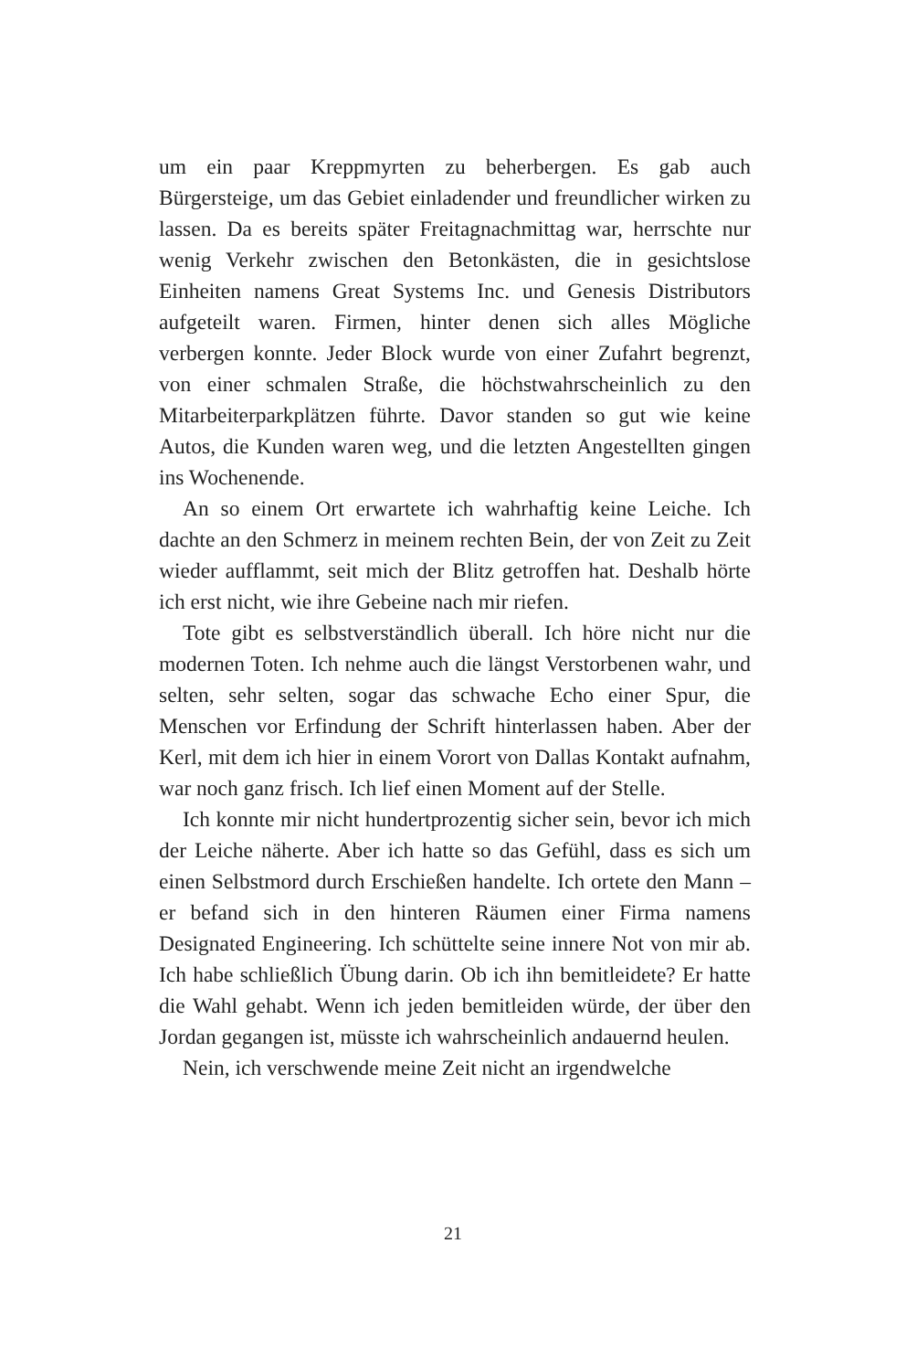um ein paar Kreppmyrten zu beherbergen. Es gab auch Bürgersteige, um das Gebiet einladender und freundlicher wirken zu lassen. Da es bereits später Freitagnachmittag war, herrschte nur wenig Verkehr zwischen den Betonkästen, die in gesichtslose Einheiten namens Great Systems Inc. und Genesis Distributors aufgeteilt waren. Firmen, hinter denen sich alles Mögliche verbergen konnte. Jeder Block wurde von einer Zufahrt begrenzt, von einer schmalen Straße, die höchstwahrscheinlich zu den Mitarbeiterparkplätzen führte. Davor standen so gut wie keine Autos, die Kunden waren weg, und die letzten Angestellten gingen ins Wochenende.
An so einem Ort erwartete ich wahrhaftig keine Leiche. Ich dachte an den Schmerz in meinem rechten Bein, der von Zeit zu Zeit wieder aufflammt, seit mich der Blitz getroffen hat. Deshalb hörte ich erst nicht, wie ihre Gebeine nach mir riefen.
Tote gibt es selbstverständlich überall. Ich höre nicht nur die modernen Toten. Ich nehme auch die längst Verstorbenen wahr, und selten, sehr selten, sogar das schwache Echo einer Spur, die Menschen vor Erfindung der Schrift hinterlassen haben. Aber der Kerl, mit dem ich hier in einem Vorort von Dallas Kontakt aufnahm, war noch ganz frisch. Ich lief einen Moment auf der Stelle.
Ich konnte mir nicht hundertprozentig sicher sein, bevor ich mich der Leiche näherte. Aber ich hatte so das Gefühl, dass es sich um einen Selbstmord durch Erschießen handelte. Ich ortete den Mann – er befand sich in den hinteren Räumen einer Firma namens Designated Engineering. Ich schüttelte seine innere Not von mir ab. Ich habe schließlich Übung darin. Ob ich ihn bemitleidete? Er hatte die Wahl gehabt. Wenn ich jeden bemitleiden würde, der über den Jordan gegangen ist, müsste ich wahrscheinlich andauernd heulen.
Nein, ich verschwende meine Zeit nicht an irgendwelche
21